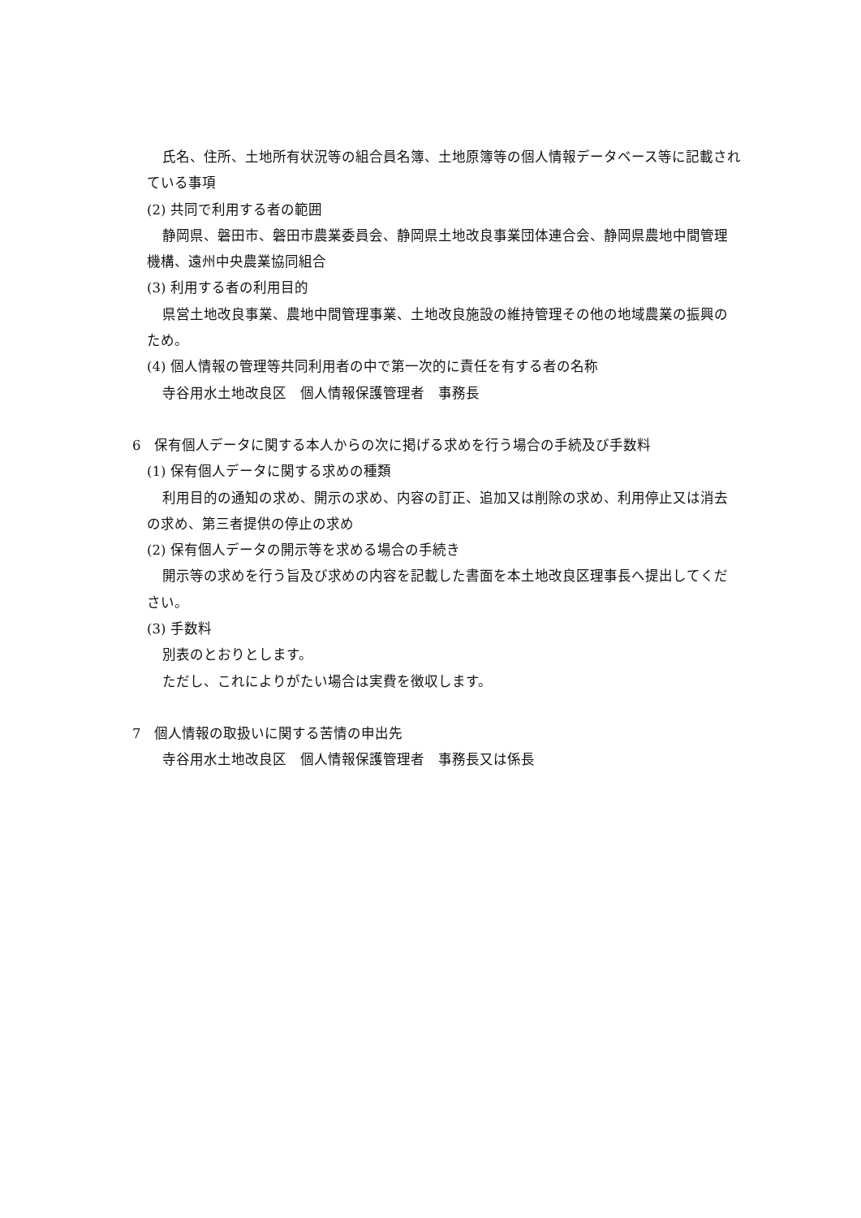氏名、住所、土地所有状況等の組合員名簿、土地原簿等の個人情報データベース等に記載されている事項
(2) 共同で利用する者の範囲
静岡県、磐田市、磐田市農業委員会、静岡県土地改良事業団体連合会、静岡県農地中間管理機構、遠州中央農業協同組合
(3) 利用する者の利用目的
県営土地改良事業、農地中間管理事業、土地改良施設の維持管理その他の地域農業の振興のため。
(4) 個人情報の管理等共同利用者の中で第一次的に責任を有する者の名称
寺谷用水土地改良区　個人情報保護管理者　事務長
6　保有個人データに関する本人からの次に掲げる求めを行う場合の手続及び手数料
(1) 保有個人データに関する求めの種類
利用目的の通知の求め、開示の求め、内容の訂正、追加又は削除の求め、利用停止又は消去の求め、第三者提供の停止の求め
(2) 保有個人データの開示等を求める場合の手続き
開示等の求めを行う旨及び求めの内容を記載した書面を本土地改良区理事長へ提出してください。
(3) 手数料
別表のとおりとします。
ただし、これによりがたい場合は実費を徴収します。
7　個人情報の取扱いに関する苦情の申出先
寺谷用水土地改良区　個人情報保護管理者　事務長又は係長